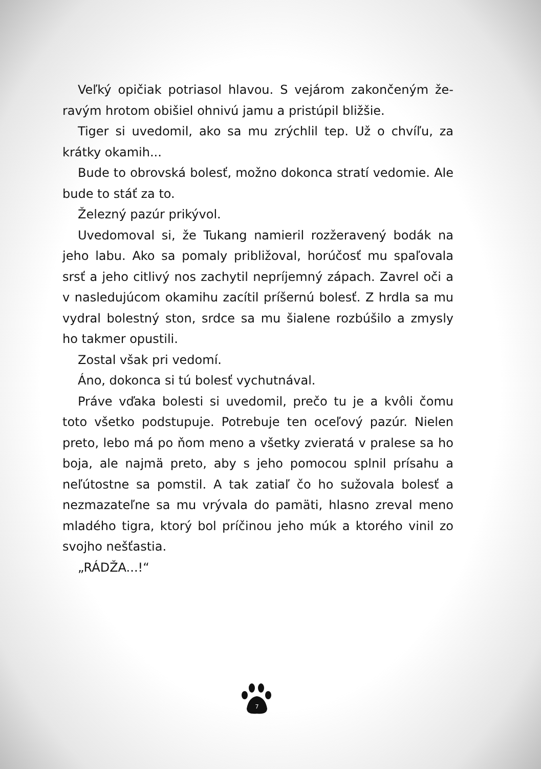Veľký opičiak potriasol hlavou. S vejárom zakončeným že­ravým hrotom obišiel ohnivú jamu a pristúpil bližšie.
Tiger si uvedomil, ako sa mu zrýchlil tep. Už o chvíľu, za krátky okamih...
Bude to obrovská bolesť, možno dokonca stratí vedomie. Ale bude to stáť za to.
Železný pazúr prikývol.
Uvedomoval si, že Tukang namieril rozžeravený bodák na jeho labu. Ako sa pomaly približoval, horúčosť mu spaľovala srsť a jeho citlivý nos zachytil nepríjemný zápach. Zavrel oči a v nasledujúcom okamihu zacítil príšernú bolesť. Z hrdla sa mu vydral bolestný ston, srdce sa mu šialene rozbúšilo a zmysly ho takmer opustili.
Zostal však pri vedomí.
Áno, dokonca si tú bolesť vychutnával.
Práve vďaka bolesti si uvedomil, prečo tu je a kvôli čomu toto všetko podstupuje. Potrebuje ten oceľový pazúr. Nielen preto, lebo má po ňom meno a všetky zvieratá v pralese sa ho boja, ale najmä preto, aby s jeho pomocou splnil prísahu a neľútostne sa pomstil. A tak zatiaľ čo ho sužovala bolesť a nezmazateľne sa mu vrývala do pamäti, hlasno zreval meno mladého tigra, ktorý bol príčinou jeho múk a ktorého vinil zo svojho nešťastia.
„RÁDŽA...!“
7